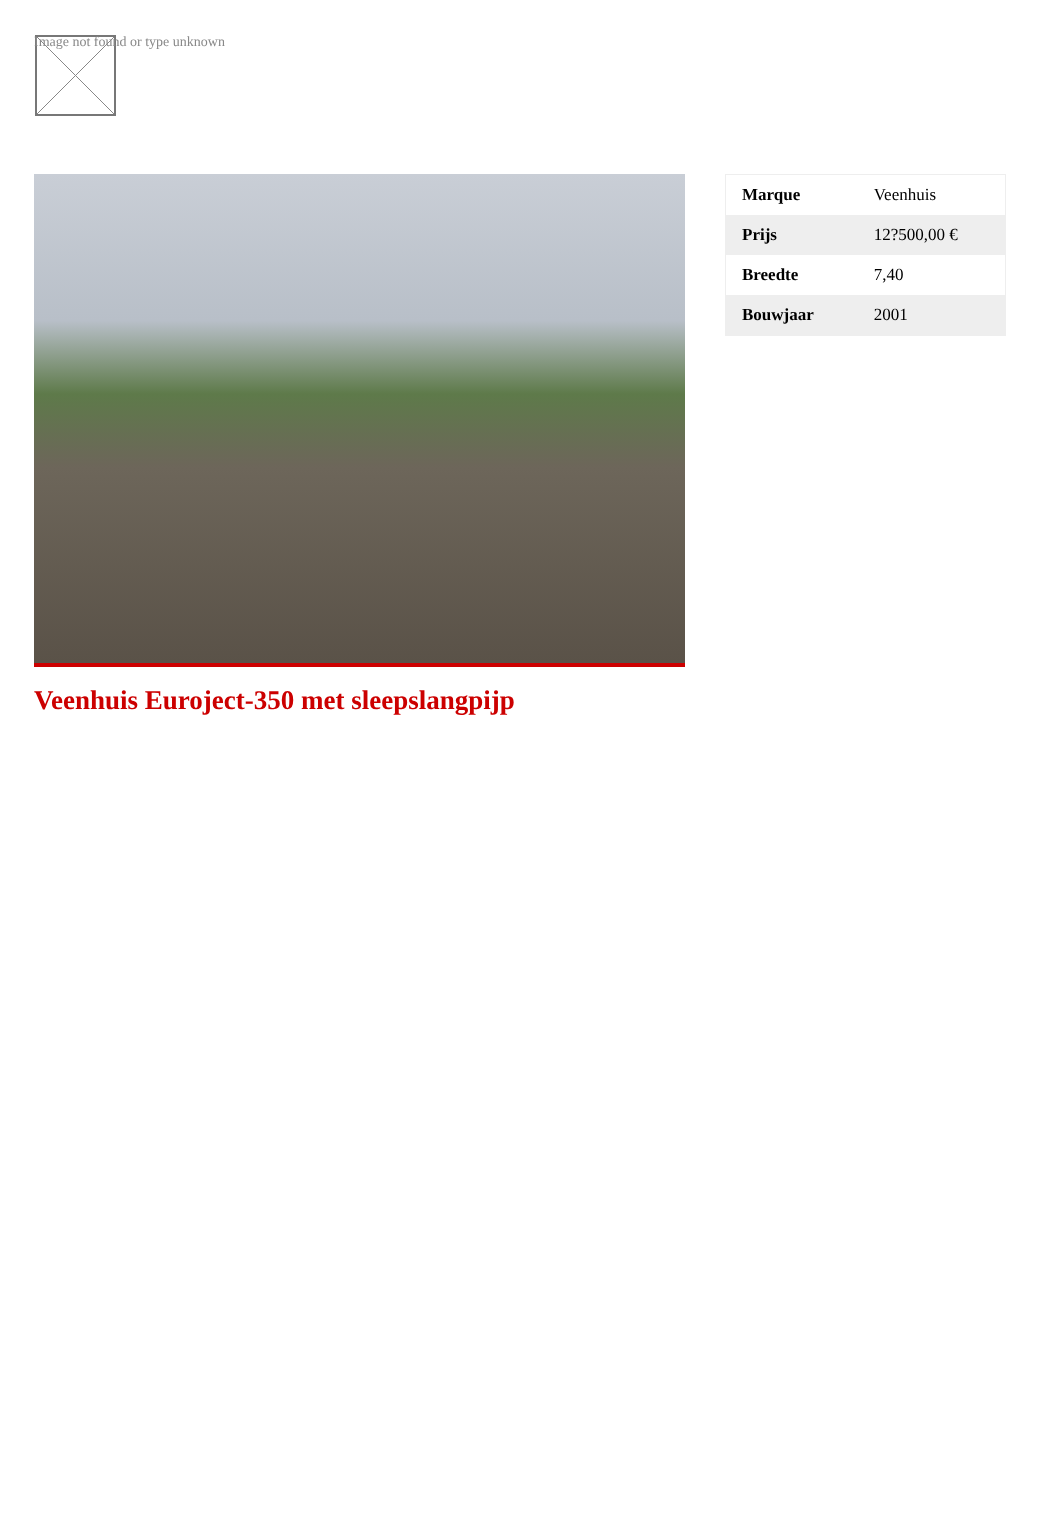Image not found or type unknown
Veenhuis Euroject-350 met sleepslangpijp
| Marque | Veenhuis |
| Prijs | 12?500,00 € |
| Breedte | 7,40 |
| Bouwjaar | 2001 |